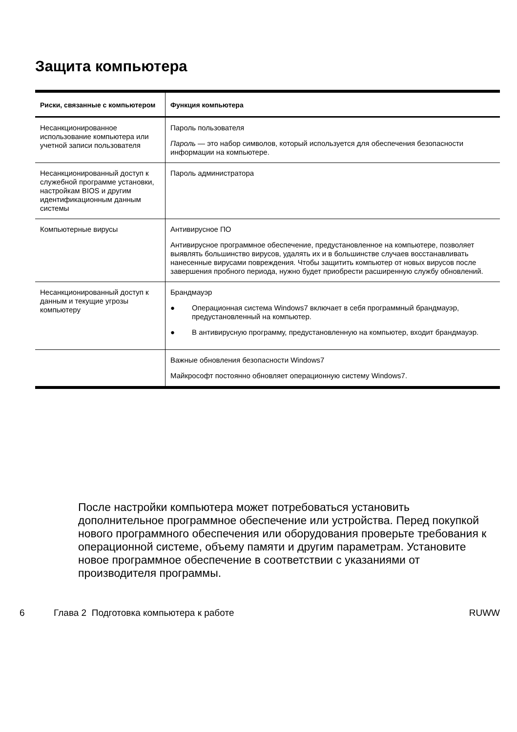Защита компьютера
| Риски, связанные с компьютером | Функция компьютера |
| --- | --- |
| Несанкционированное использование компьютера или учетной записи пользователя | Пароль пользователя Пароль — это набор символов, который используется для обеспечения безопасности информации на компьютере. |
| Несанкционированный доступ к служебной программе установки, настройкам BIOS и другим идентификационным данным системы | Пароль администратора |
| Компьютерные вирусы | Антивирусное ПО Антивирусное программное обеспечение, предустановленное на компьютере, позволяет выявлять большинство вирусов, удалять их и в большинстве случаев восстанавливать нанесенные вирусами повреждения. Чтобы защитить компьютер от новых вирусов после завершения пробного периода, нужно будет приобрести расширенную службу обновлений. |
| Несанкционированный доступ к данным и текущие угрозы компьютеру | Брандмауэр ● Операционная система Windows7 включает в себя программный брандмауэр, предустановленный на компьютер. ● В антивирусную программу, предустановленную на компьютер, входит брандмауэр. |
| | Важные обновления безопасности Windows7 Майкрософт постоянно обновляет операционную систему Windows7. |
После настройки компьютера может потребоваться установить дополнительное программное обеспечение или устройства. Перед покупкой нового программного обеспечения или оборудования проверьте требования к операционной системе, объему памяти и другим параметрам. Установите новое программное обеспечение в соответствии с указаниями от производителя программы.
6 Глава 2 Подготовка компьютера к работе RUWW